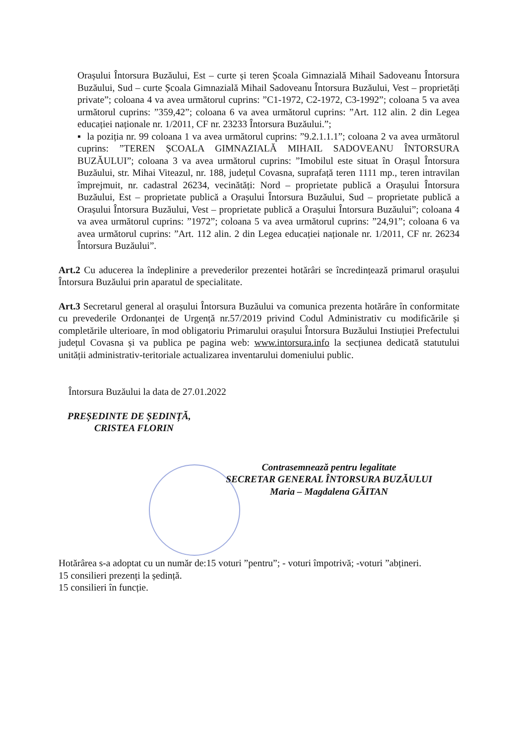Orașului Întorsura Buzăului, Est – curte și teren Școala Gimnazială Mihail Sadoveanu Întorsura Buzăului, Sud – curte Școala Gimnazială Mihail Sadoveanu Întorsura Buzăului, Vest – proprietăți private”; coloana 4 va avea următorul cuprins: ”C1-1972, C2-1972, C3-1992”; coloana 5 va avea următorul cuprins: ”359,42”; coloana 6 va avea următorul cuprins: ”Art. 112 alin. 2 din Legea educației naționale nr. 1/2011, CF nr. 23233 Întorsura Buzăului.”;
▪ la poziția nr. 99 coloana 1 va avea următorul cuprins: ”9.2.1.1.1”; coloana 2 va avea următorul cuprins: ”TEREN ȘCOALA GIMNAZIALĂ MIHAIL SADOVEANU ÎNTORSURA BUZĂULUI”; coloana 3 va avea următorul cuprins: ”Imobilul este situat în Orașul Întorsura Buzăului, str. Mihai Viteazul, nr. 188, județul Covasna, suprafață teren 1111 mp., teren intravilan împrejmuit, nr. cadastral 26234, vecinătăți: Nord – proprietate publică a Orașului Întorsura Buzăului, Est – proprietate publică a Orașului Întorsura Buzăului, Sud – proprietate publică a Orașului Întorsura Buzăului, Vest – proprietate publică a Orașului Întorsura Buzăului”; coloana 4 va avea următorul cuprins: ”1972”; coloana 5 va avea următorul cuprins: ”24,91”; coloana 6 va avea următorul cuprins: ”Art. 112 alin. 2 din Legea educației naționale nr. 1/2011, CF nr. 26234 Întorsura Buzăului”.
Art.2 Cu aducerea la îndeplinire a prevederilor prezentei hotărâri se încredințează primarul orașului Întorsura Buzăului prin aparatul de specialitate.
Art.3 Secretarul general al orașului Întorsura Buzăului va comunica prezenta hotărâre în conformitate cu prevederile Ordonanței de Urgență nr.57/2019 privind Codul Administrativ cu modificările și completările ulterioare, în mod obligatoriu Primarului orașului Întorsura Buzăului Instiuției Prefectului județul Covasna și va publica pe pagina web: www.intorsura.info la secțiunea dedicată statutului unității administrativ-teritoriale actualizarea inventarului domeniului public.
Întorsura Buzăului la data de 27.01.2022
PREȘEDINTE DE ȘEDINȚĂ,
CRISTEA FLORIN
Contrasemnează pentru legalitate
SECRETAR GENERAL ÎNTORSURA BUZĂULUI
Maria – Magdalena GĂITAN
Hotărârea s-a adoptat cu un număr de:15 voturi ”pentru”; - voturi împotrivă; -voturi ”abțineri.
15 consilieri prezenți la ședință.
15 consilieri în funcție.